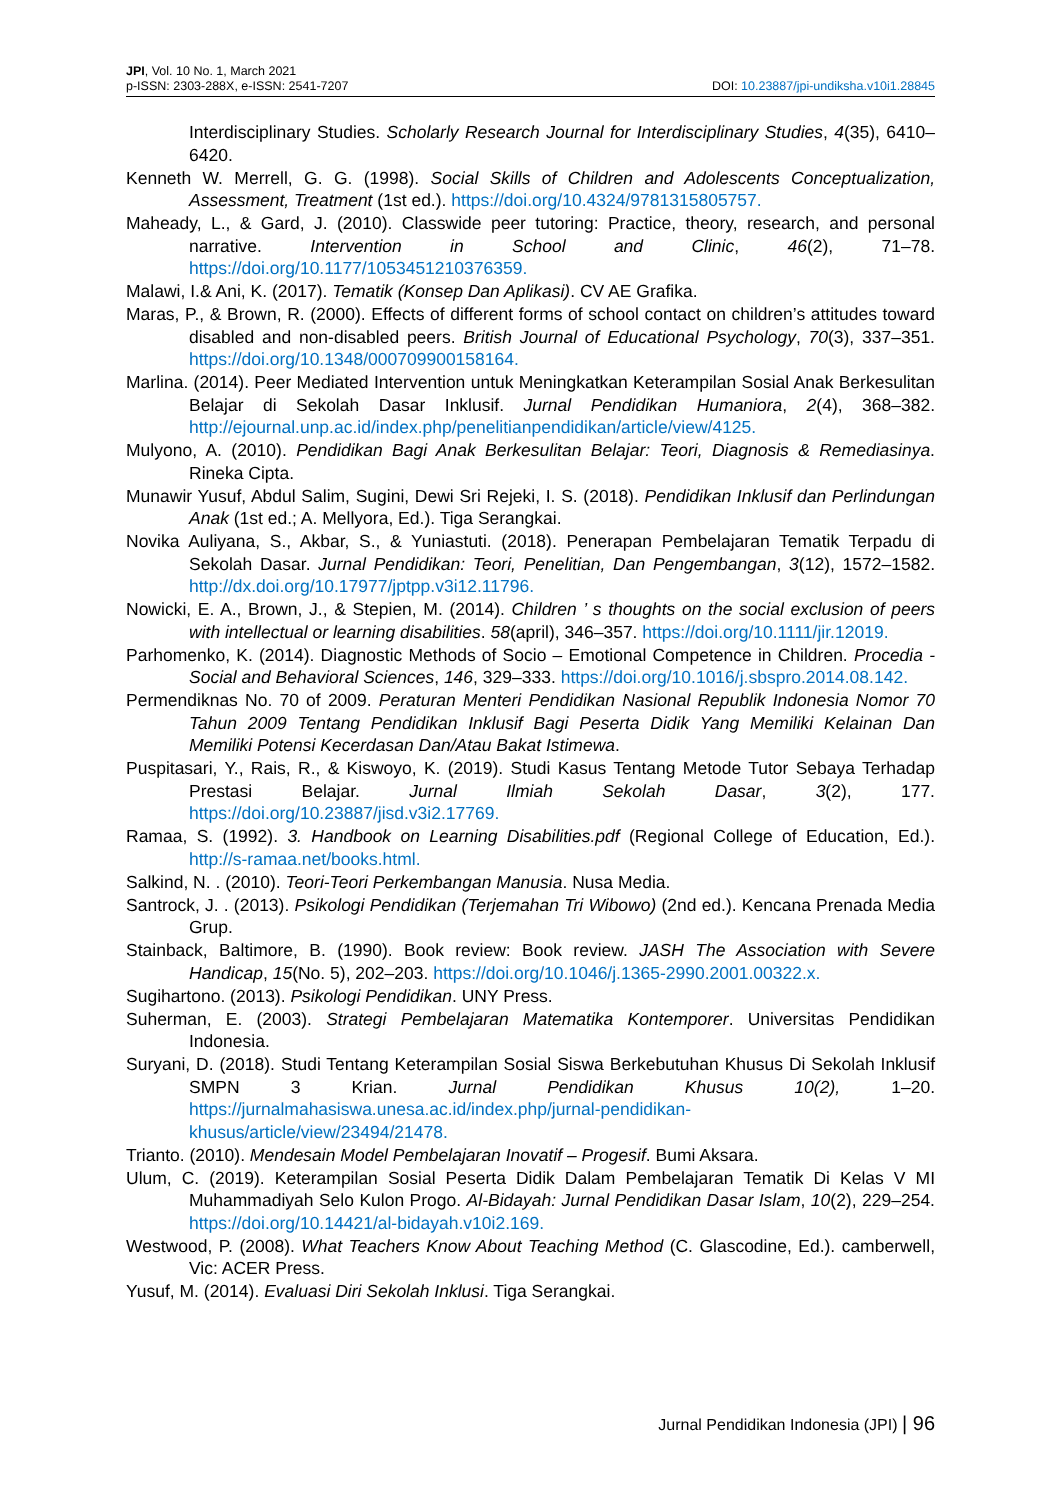JPI, Vol. 10 No. 1, March 2021
p-ISSN: 2303-288X, e-ISSN: 2541-7207
DOI: 10.23887/jpi-undiksha.v10i1.28845
Interdisciplinary Studies. Scholarly Research Journal for Interdisciplinary Studies, 4(35), 6410–6420.
Kenneth W. Merrell, G. G. (1998). Social Skills of Children and Adolescents Conceptualization, Assessment, Treatment (1st ed.). https://doi.org/10.4324/9781315805757.
Maheady, L., & Gard, J. (2010). Classwide peer tutoring: Practice, theory, research, and personal narrative. Intervention in School and Clinic, 46(2), 71–78. https://doi.org/10.1177/1053451210376359.
Malawi, I.& Ani, K. (2017). Tematik (Konsep Dan Aplikasi). CV AE Grafika.
Maras, P., & Brown, R. (2000). Effects of different forms of school contact on children’s attitudes toward disabled and non-disabled peers. British Journal of Educational Psychology, 70(3), 337–351. https://doi.org/10.1348/000709900158164.
Marlina. (2014). Peer Mediated Intervention untuk Meningkatkan Keterampilan Sosial Anak Berkesulitan Belajar di Sekolah Dasar Inklusif. Jurnal Pendidikan Humaniora, 2(4), 368–382. http://ejournal.unp.ac.id/index.php/penelitianpendidikan/article/view/4125.
Mulyono, A. (2010). Pendidikan Bagi Anak Berkesulitan Belajar: Teori, Diagnosis & Remediasinya. Rineka Cipta.
Munawir Yusuf, Abdul Salim, Sugini, Dewi Sri Rejeki, I. S. (2018). Pendidikan Inklusif dan Perlindungan Anak (1st ed.; A. Mellyora, Ed.). Tiga Serangkai.
Novika Auliyana, S., Akbar, S., & Yuniastuti. (2018). Penerapan Pembelajaran Tematik Terpadu di Sekolah Dasar. Jurnal Pendidikan: Teori, Penelitian, Dan Pengembangan, 3(12), 1572–1582. http://dx.doi.org/10.17977/jptpp.v3i12.11796.
Nowicki, E. A., Brown, J., & Stepien, M. (2014). Children ’ s thoughts on the social exclusion of peers with intellectual or learning disabilities. 58(april), 346–357. https://doi.org/10.1111/jir.12019.
Parhomenko, K. (2014). Diagnostic Methods of Socio – Emotional Competence in Children. Procedia - Social and Behavioral Sciences, 146, 329–333. https://doi.org/10.1016/j.sbspro.2014.08.142.
Permendiknas No. 70 of 2009. Peraturan Menteri Pendidikan Nasional Republik Indonesia Nomor 70 Tahun 2009 Tentang Pendidikan Inklusif Bagi Peserta Didik Yang Memiliki Kelainan Dan Memiliki Potensi Kecerdasan Dan/Atau Bakat Istimewa.
Puspitasari, Y., Rais, R., & Kiswoyo, K. (2019). Studi Kasus Tentang Metode Tutor Sebaya Terhadap Prestasi Belajar. Jurnal Ilmiah Sekolah Dasar, 3(2), 177. https://doi.org/10.23887/jisd.v3i2.17769.
Ramaa, S. (1992). 3. Handbook on Learning Disabilities.pdf (Regional College of Education, Ed.). http://s-ramaa.net/books.html.
Salkind, N. . (2010). Teori-Teori Perkembangan Manusia. Nusa Media.
Santrock, J. . (2013). Psikologi Pendidikan (Terjemahan Tri Wibowo) (2nd ed.). Kencana Prenada Media Grup.
Stainback, Baltimore, B. (1990). Book review: Book review. JASH The Association with Severe Handicap, 15(No. 5), 202–203. https://doi.org/10.1046/j.1365-2990.2001.00322.x.
Sugihartono. (2013). Psikologi Pendidikan. UNY Press.
Suherman, E. (2003). Strategi Pembelajaran Matematika Kontemporer. Universitas Pendidikan Indonesia.
Suryani, D. (2018). Studi Tentang Keterampilan Sosial Siswa Berkebutuhan Khusus Di Sekolah Inklusif SMPN 3 Krian. Jurnal Pendidikan Khusus 10(2), 1–20. https://jurnalmahasiswa.unesa.ac.id/index.php/jurnal-pendidikan-
khusus/article/view/23494/21478.
Trianto. (2010). Mendesain Model Pembelajaran Inovatif – Progesif. Bumi Aksara.
Ulum, C. (2019). Keterampilan Sosial Peserta Didik Dalam Pembelajaran Tematik Di Kelas V MI Muhammadiyah Selo Kulon Progo. Al-Bidayah: Jurnal Pendidikan Dasar Islam, 10(2), 229–254. https://doi.org/10.14421/al-bidayah.v10i2.169.
Westwood, P. (2008). What Teachers Know About Teaching Method (C. Glascodine, Ed.). camberwell, Vic: ACER Press.
Yusuf, M. (2014). Evaluasi Diri Sekolah Inklusi. Tiga Serangkai.
Jurnal Pendidikan Indonesia (JPI) | 96